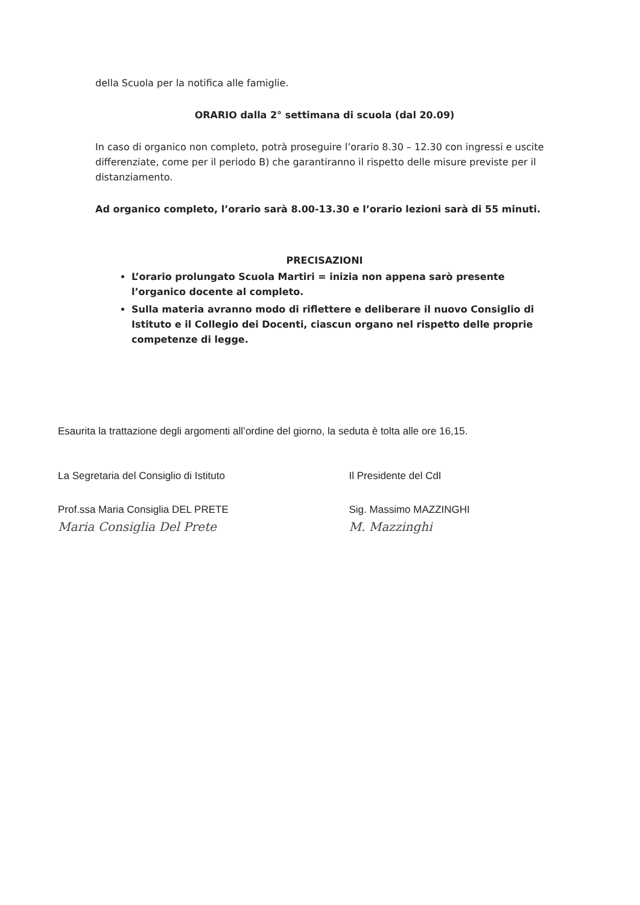della Scuola per la notifica alle famiglie.
ORARIO dalla 2° settimana di scuola (dal 20.09)
In caso di organico non completo, potrà proseguire l’orario 8.30 – 12.30 con ingressi e uscite differenziate, come per il periodo B) che garantiranno il rispetto delle misure previste per il distanziamento.
Ad organico completo, l’orario sarà 8.00-13.30 e l’orario lezioni sarà di 55 minuti.
PRECISAZIONI
L’orario prolungato Scuola Martiri = inizia non appena sarò presente l’organico docente al completo.
Sulla materia avranno modo di riflettere e deliberare il nuovo Consiglio di Istituto e il Collegio dei Docenti, ciascun organo nel rispetto delle proprie competenze di legge.
Esaurita la trattazione degli argomenti all’ordine del giorno, la seduta è tolta alle ore 16,15.
La Segretaria del Consiglio di Istituto
Prof.ssa Maria Consiglia DEL PRETE
Maria Consiglia Del Prete
Il Presidente del CdI
Sig. Massimo MAZZINGHI
M. Mazzinghi